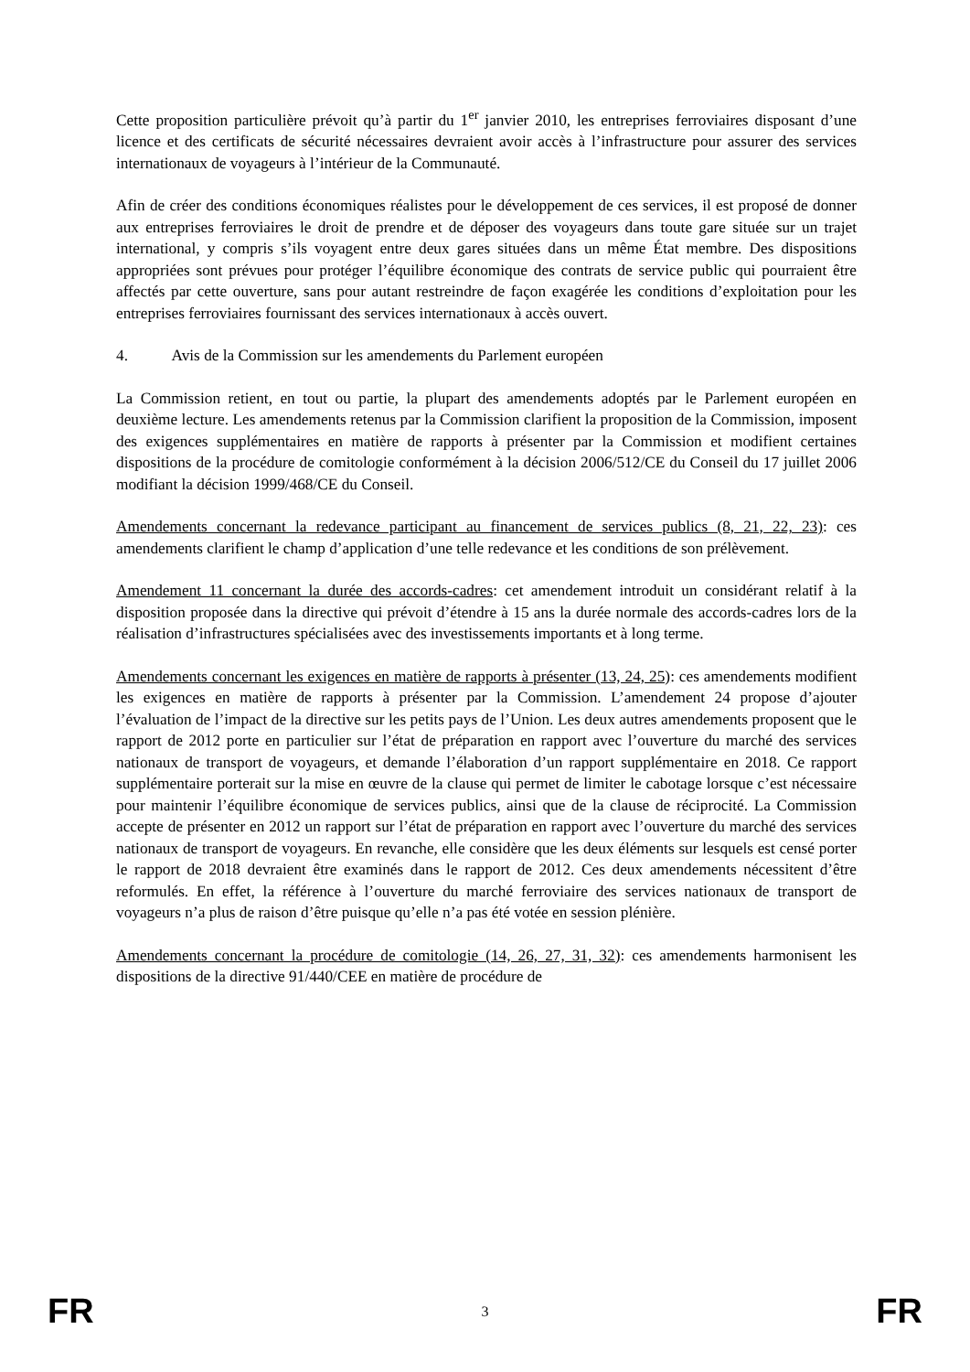Cette proposition particulière prévoit qu’à partir du 1<sup>er</sup> janvier 2010, les entreprises ferroviaires disposant d’une licence et des certificats de sécurité nécessaires devraient avoir accès à l’infrastructure pour assurer des services internationaux de voyageurs à l’intérieur de la Communauté.
Afin de créer des conditions économiques réalistes pour le développement de ces services, il est proposé de donner aux entreprises ferroviaires le droit de prendre et de déposer des voyageurs dans toute gare située sur un trajet international, y compris s’ils voyagent entre deux gares situées dans un même État membre. Des dispositions appropriées sont prévues pour protéger l’équilibre économique des contrats de service public qui pourraient être affectés par cette ouverture, sans pour autant restreindre de façon exagérée les conditions d’exploitation pour les entreprises ferroviaires fournissant des services internationaux à accès ouvert.
4. Avis de la Commission sur les amendements du Parlement européen
La Commission retient, en tout ou partie, la plupart des amendements adoptés par le Parlement européen en deuxième lecture. Les amendements retenus par la Commission clarifient la proposition de la Commission, imposent des exigences supplémentaires en matière de rapports à présenter par la Commission et modifient certaines dispositions de la procédure de comitologie conformément à la décision 2006/512/CE du Conseil du 17 juillet 2006 modifiant la décision 1999/468/CE du Conseil.
Amendements concernant la redevance participant au financement de services publics (8, 21, 22, 23): ces amendements clarifient le champ d’application d’une telle redevance et les conditions de son prélèvement.
Amendement 11 concernant la durée des accords-cadres: cet amendement introduit un considérant relatif à la disposition proposée dans la directive qui prévoit d’étendre à 15 ans la durée normale des accords-cadres lors de la réalisation d’infrastructures spécialisées avec des investissements importants et à long terme.
Amendements concernant les exigences en matière de rapports à présenter (13, 24, 25): ces amendements modifient les exigences en matière de rapports à présenter par la Commission. L’amendement 24 propose d’ajouter l’évaluation de l’impact de la directive sur les petits pays de l’Union. Les deux autres amendements proposent que le rapport de 2012 porte en particulier sur l’état de préparation en rapport avec l’ouverture du marché des services nationaux de transport de voyageurs, et demande l’élaboration d’un rapport supplémentaire en 2018. Ce rapport supplémentaire porterait sur la mise en œuvre de la clause qui permet de limiter le cabotage lorsque c’est nécessaire pour maintenir l’équilibre économique de services publics, ainsi que de la clause de réciprocité. La Commission accepte de présenter en 2012 un rapport sur l’état de préparation en rapport avec l’ouverture du marché des services nationaux de transport de voyageurs. En revanche, elle considère que les deux éléments sur lesquels est censé porter le rapport de 2018 devraient être examinés dans le rapport de 2012. Ces deux amendements nécessitent d’être reformulés. En effet, la référence à l’ouverture du marché ferroviaire des services nationaux de transport de voyageurs n’a plus de raison d’être puisque qu’elle n’a pas été votée en session plénière.
Amendements concernant la procédure de comitologie (14, 26, 27, 31, 32): ces amendements harmonisent les dispositions de la directive 91/440/CEE en matière de procédure de
FR 3 FR